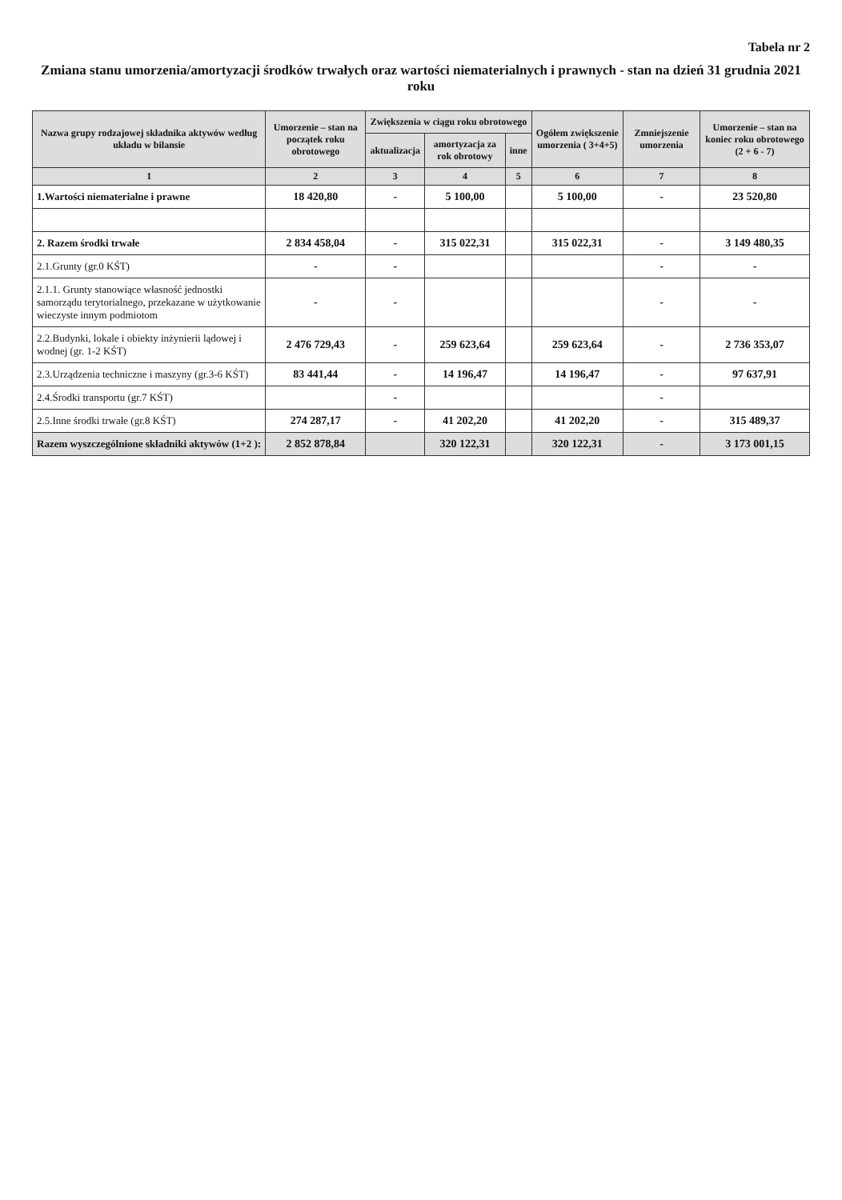Tabela nr 2
Zmiana stanu umorzenia/amortyzacji środków trwałych oraz wartości niematerialnych i prawnych - stan na dzień 31 grudnia 2021 roku
| Nazwa grupy rodzajowej składnika aktywów według układu w bilansie | Umorzenie – stan na początek roku obrotowego | Zwiększenia w ciągu roku obrotowego | | | Ogółem zwiększenie umorzenia ( 3+4+5) | Zmniejszenie umorzenia | Umorzenie – stan na koniec roku obrotowego (2 + 6 - 7) |
| --- | --- | --- | --- | --- | --- | --- | --- |
| | | aktualizacja | amortyzacja za rok obrotowy | inne | | | |
| 1 | 2 | 3 | 4 | 5 | 6 | 7 | 8 |
| 1.Wartości niematerialne i prawne | 18 420,80 | - | 5 100,00 | | 5 100,00 | - | 23 520,80 |
| 2. Razem środki trwałe | 2 834 458,04 | - | 315 022,31 | | 315 022,31 | - | 3 149 480,35 |
| 2.1.Grunty (gr.0 KŚT) | - | - | | | | - | - |
| 2.1.1. Grunty stanowiące własność jednostki samorządu terytorialnego, przekazane w użytkowanie wieczyste innym podmiotom | - | - | | | | - | - |
| 2.2.Budynki, lokale i obiekty inżynierii lądowej i wodnej (gr. 1-2 KŚT) | 2 476 729,43 | - | 259 623,64 | | 259 623,64 | - | 2 736 353,07 |
| 2.3.Urządzenia techniczne i maszyny (gr.3-6 KŚT) | 83 441,44 | - | 14 196,47 | | 14 196,47 | - | 97 637,91 |
| 2.4.Środki transportu (gr.7 KŚT) | | - | | | | - | |
| 2.5.Inne środki trwałe (gr.8 KŚT) | 274 287,17 | - | 41 202,20 | | 41 202,20 | - | 315 489,37 |
| Razem wyszczególnione składniki aktywów (1+2 ): | 2 852 878,84 | | 320 122,31 | | 320 122,31 | - | 3 173 001,15 |